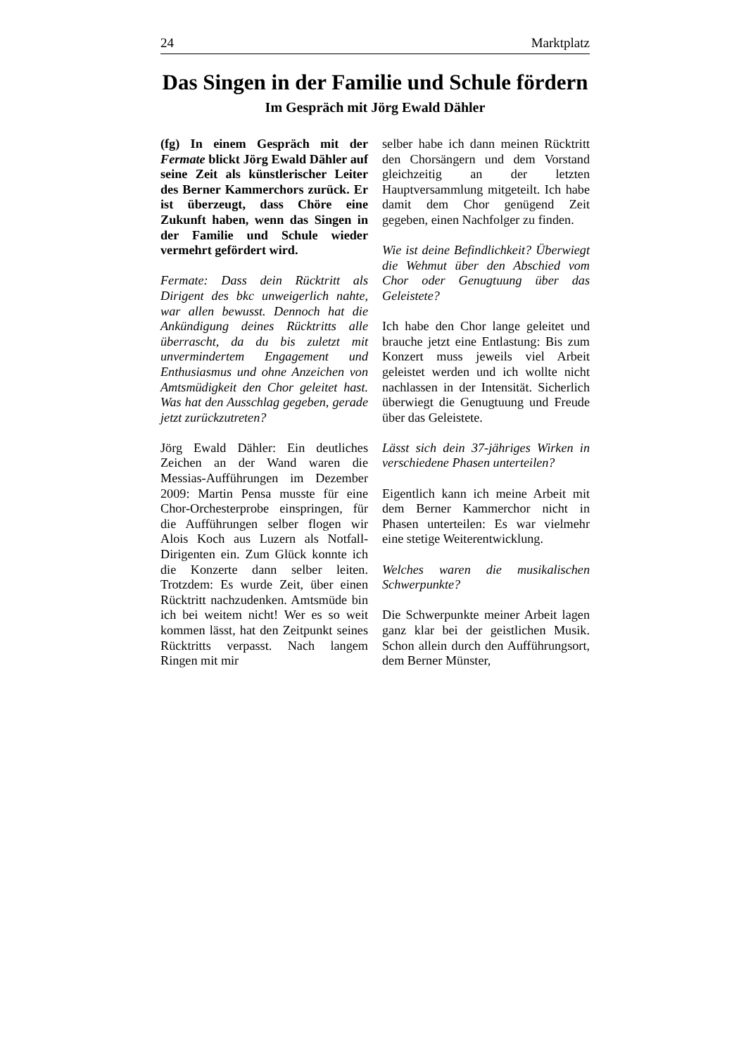24 Marktplatz
Das Singen in der Familie und Schule fördern
Im Gespräch mit Jörg Ewald Dähler
(fg) In einem Gespräch mit der Fermate blickt Jörg Ewald Dähler auf seine Zeit als künstlerischer Leiter des Berner Kammerchors zurück. Er ist überzeugt, dass Chöre eine Zukunft haben, wenn das Singen in der Familie und Schule wieder vermehrt gefördert wird.
Fermate: Dass dein Rücktritt als Dirigent des bkc unweigerlich nahte, war allen bewusst. Dennoch hat die Ankündigung deines Rücktritts alle überrascht, da du bis zuletzt mit unvermindertem Engagement und Enthusiasmus und ohne Anzeichen von Amtsmüdigkeit den Chor geleitet hast. Was hat den Ausschlag gegeben, gerade jetzt zurückzutreten?
Jörg Ewald Dähler: Ein deutliches Zeichen an der Wand waren die Messias-Aufführungen im Dezember 2009: Martin Pensa musste für eine Chor-Orchesterprobe einspringen, für die Aufführungen selber flogen wir Alois Koch aus Luzern als Notfall-Dirigenten ein. Zum Glück konnte ich die Konzerte dann selber leiten. Trotzdem: Es wurde Zeit, über einen Rücktritt nachzudenken. Amtsmüde bin ich bei weitem nicht! Wer es so weit kommen lässt, hat den Zeitpunkt seines Rücktritts verpasst. Nach langem Ringen mit mir
selber habe ich dann meinen Rücktritt den Chorsängern und dem Vorstand gleichzeitig an der letzten Hauptversammlung mitgeteilt. Ich habe damit dem Chor genügend Zeit gegeben, einen Nachfolger zu finden.
Wie ist deine Befindlichkeit? Überwiegt die Wehmut über den Abschied vom Chor oder Genugtuung über das Geleistete?
Ich habe den Chor lange geleitet und brauche jetzt eine Entlastung: Bis zum Konzert muss jeweils viel Arbeit geleistet werden und ich wollte nicht nachlassen in der Intensität. Sicherlich überwiegt die Genugtuung und Freude über das Geleistete.
Lässt sich dein 37-jähriges Wirken in verschiedene Phasen unterteilen?
Eigentlich kann ich meine Arbeit mit dem Berner Kammerchor nicht in Phasen unterteilen: Es war vielmehr eine stetige Weiterentwicklung.
Welches waren die musikalischen Schwerpunkte?
Die Schwerpunkte meiner Arbeit lagen ganz klar bei der geistlichen Musik. Schon allein durch den Aufführungsort, dem Berner Münster,